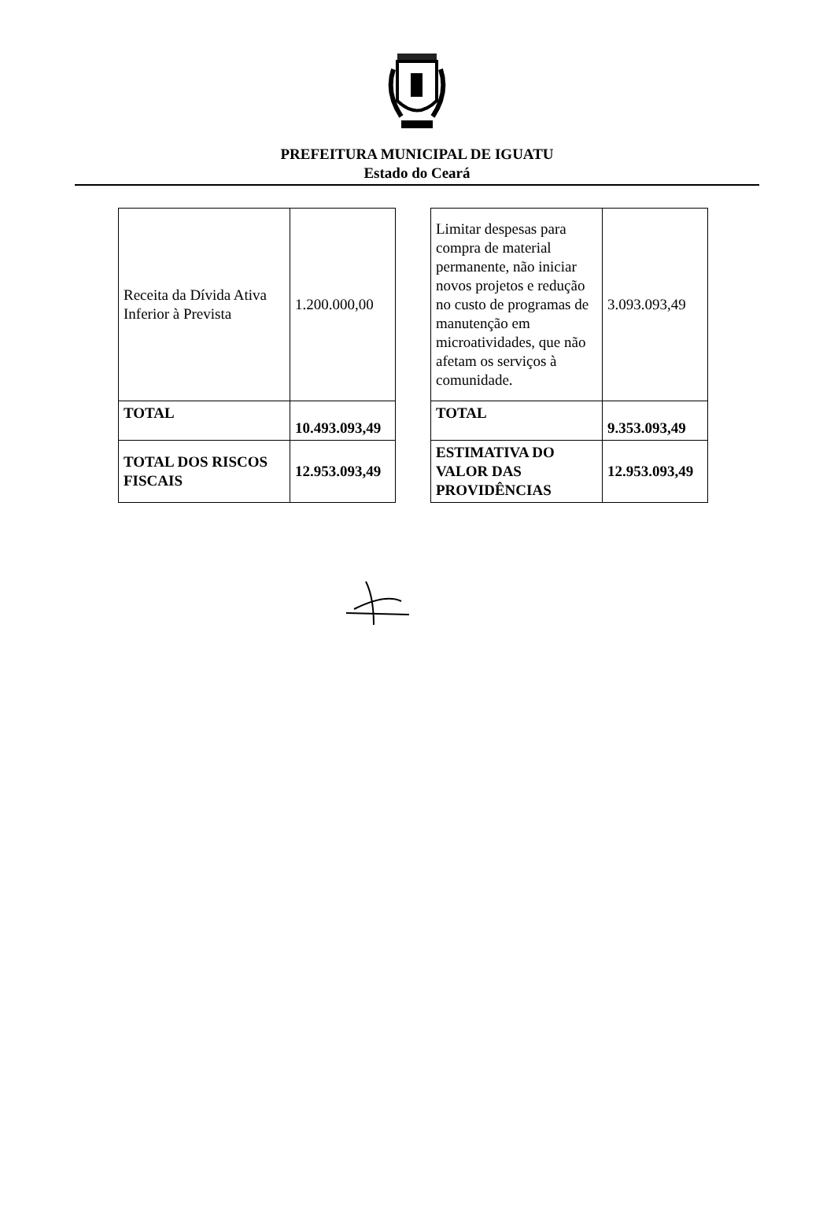PREFEITURA MUNICIPAL DE IGUATU
Estado do Ceará
| Receita da Dívida Ativa Inferior à Prevista | 1.200.000,00 |
| TOTAL | 10.493.093,49 |
| TOTAL DOS RISCOS FISCAIS | 12.953.093,49 |
| Limitar despesas para compra de material permanente, não iniciar novos projetos e redução no custo de programas de manutenção em microatividades, que não afetam os serviços à comunidade. | 3.093.093,49 |
| TOTAL | 9.353.093,49 |
| ESTIMATIVA DO VALOR DAS PROVIDÊNCIAS | 12.953.093,49 |